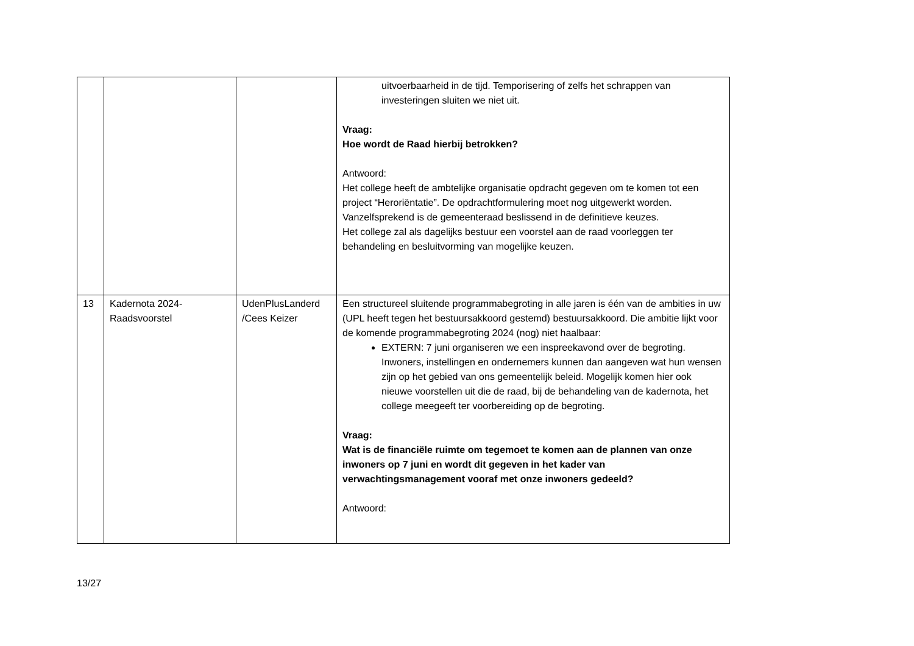| | | | uitvoerbaarheid in de tijd. Temporisering of zelfs het schrappen van investeringen sluiten we niet uit. Vraag: Hoe wordt de Raad hierbij betrokken? Antwoord: Het college heeft de ambtelijke organisatie opdracht gegeven om te komen tot een project “Heroriëntatie”. De opdrachtformulering moet nog uitgewerkt worden. Vanzelfsprekend is de gemeenteraad beslissend in de definitieve keuzes. Het college zal als dagelijks bestuur een voorstel aan de raad voorleggen ter behandeling en besluitvorming van mogelijke keuzen. |
| 13 | Kadernota 2024- Raadsvoorstel | UdenPlusLanderd /Cees Keizer | Een structureel sluitende programmabegroting in alle jaren is één van de ambities in uw (UPL heeft tegen het bestuursakkoord gestemd) bestuursakkoord. Die ambitie lijkt voor de komende programmabegroting 2024 (nog) niet haalbaar: EXTERN: 7 juni organiseren we een inspreekavond over de begroting. Inwoners, instellingen en ondernemers kunnen dan aangeven wat hun wensen zijn op het gebied van ons gemeentelijk beleid. Mogelijk komen hier ook nieuwe voorstellen uit die de raad, bij de behandeling van de kadernota, het college meegeeft ter voorbereiding op de begroting. Vraag: Wat is de financiële ruimte om tegemoet te komen aan de plannen van onze inwoners op 7 juni en wordt dit gegeven in het kader van verwachtingsmanagement vooraf met onze inwoners gedeeld? Antwoord: |
13/27